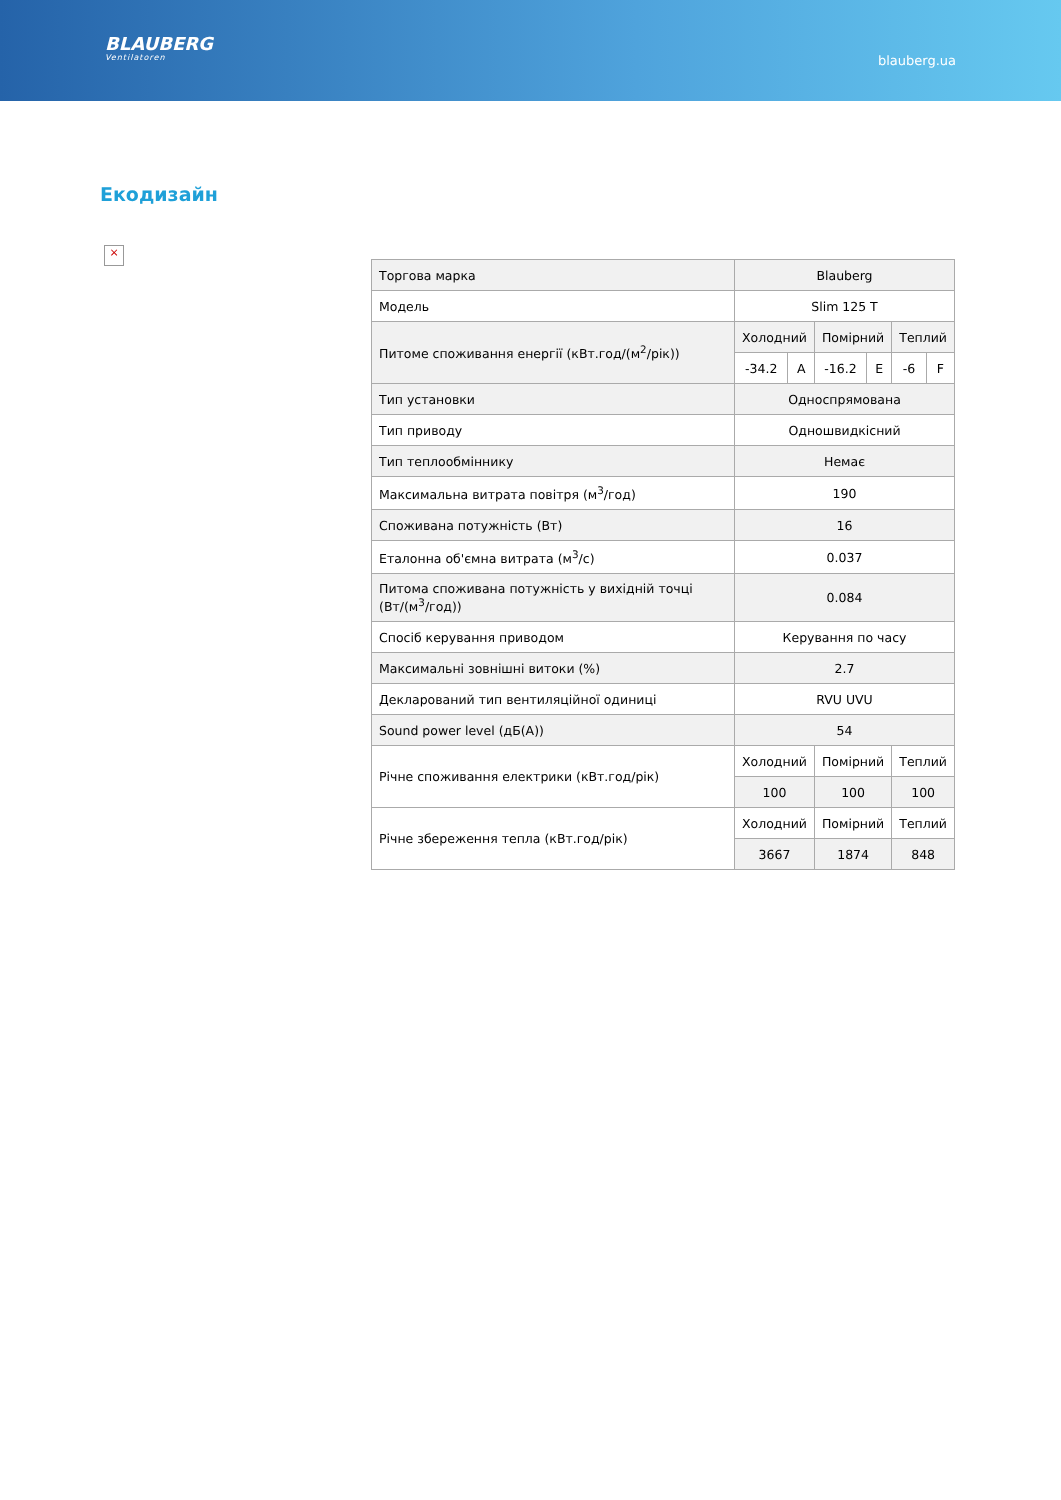BLAUBERG
Ventilatoren
blauberg.ua
Екодизайн
×
| Торгова марка | Blauberg | | | | | |
| Модель | Slim 125 T | | | | | |
| Питоме споживання енергії (кВт.год/(м<sup>2</sup>/рік)) | Холодний | | Помірний | | Теплий | |
| | -34.2 | A | -16.2 | E | -6 | F |
| Тип установки | Односпрямована | | | | | |
| Тип приводу | Одношвидкісний | | | | | |
| Тип теплообміннику | Немає | | | | | |
| Максимальна витрата повітря (м<sup>3</sup>/год) | 190 | | | | | |
| Споживана потужність (Вт) | 16 | | | | | |
| Еталонна об'ємна витрата (м<sup>3</sup>/с) | 0.037 | | | | | |
| Питома споживана потужність у вихідній точці (Вт/(м<sup>3</sup>/год)) | 0.084 | | | | | |
| Спосіб керування приводом | Керування по часу | | | | | |
| Максимальні зовнішні витоки (%) | 2.7 | | | | | |
| Декларований тип вентиляційної одиниці | RVU UVU | | | | | |
| Sound power level (дБ(A)) | 54 | | | | | |
| Річне споживання електрики (кВт.год/рік) | Холодний | | Помірний | | Теплий | |
| | 100 | | 100 | | 100 | |
| Річне збереження тепла (кВт.год/рік) | Холодний | | Помірний | | Теплий | |
| | 3667 | | 1874 | | 848 | |